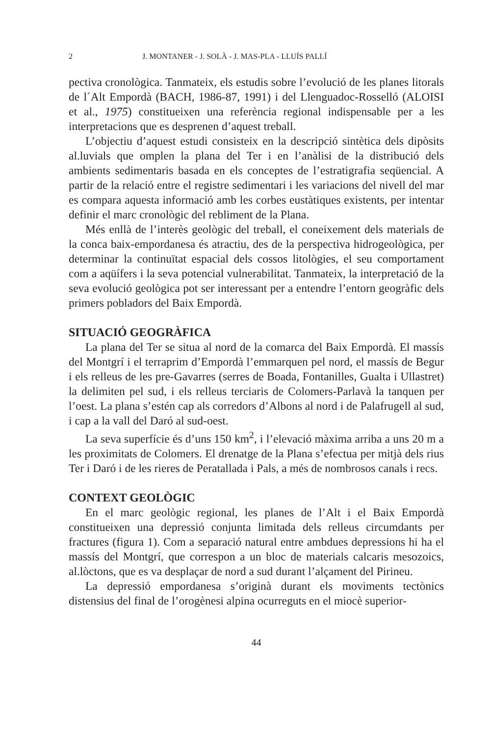2 J. MONTANER - J. SOLÀ - J. MAS-PLA - LLUÍS PALLÍ
pectiva cronològica. Tanmateix, els estudis sobre l’evolució de les planes litorals de l´Alt Empordà (BACH, 1986-87, 1991) i del Llenguadoc-Rosselló (ALOISI et al., 1975) constitueixen una referència regional indispensable per a les interpretacions que es desprenen d’aquest treball.
L’objectiu d’aquest estudi consisteix en la descripció sintètica dels dipòsits al.luvials que omplen la plana del Ter i en l’anàlisi de la distribució dels ambients sedimentaris basada en els conceptes de l’estratigrafia seqüencial. A partir de la relació entre el registre sedimentari i les variacions del nivell del mar es compara aquesta informació amb les corbes eustàtiques existents, per intentar definir el marc cronològic del rebliment de la Plana.
Més enllà de l’interès geològic del treball, el coneixement dels materials de la conca baix-empordanesa és atractiu, des de la perspectiva hidrogeològica, per determinar la continuïtat espacial dels cossos litològies, el seu comportament com a aqüífers i la seva potencial vulnerabilitat. Tanmateix, la interpretació de la seva evolució geològica pot ser interessant per a entendre l’entorn geogràfic dels primers pobladors del Baix Empordà.
SITUACIÓ GEOGRÀFICA
La plana del Ter se situa al nord de la comarca del Baix Empordà. El massís del Montgrí i el terraprim d’Empordà l’emmarquen pel nord, el massís de Begur i els relleus de les pre-Gavarres (serres de Boada, Fontanilles, Gualta i Ullastret) la delimiten pel sud, i els relleus terciaris de Colomers-Parlavà la tanquen per l’oest. La plana s’estén cap als corredors d’Albons al nord i de Palafrugell al sud, i cap a la vall del Daró al sud-oest.
La seva superfície és d’uns 150 km<sup>2</sup>, i l’elevació màxima arriba a uns 20 m a les proximitats de Colomers. El drenatge de la Plana s’efectua per mitjà dels rius Ter i Daró i de les rieres de Peratallada i Pals, a més de nombrosos canals i recs.
CONTEXT GEOLÒGIC
En el marc geològic regional, les planes de l’Alt i el Baix Empordà constitueixen una depressió conjunta limitada dels relleus circumdants per fractures (figura 1). Com a separació natural entre ambdues depressions hi ha el massís del Montgrí, que correspon a un bloc de materials calcaris mesozoics, al.lòctons, que es va desplaçar de nord a sud durant l’alçament del Pirineu.
La depressió empordanesa s’originà durant els moviments tectònics distensius del final de l’orogènesi alpina ocurreguts en el miocè superior-
44